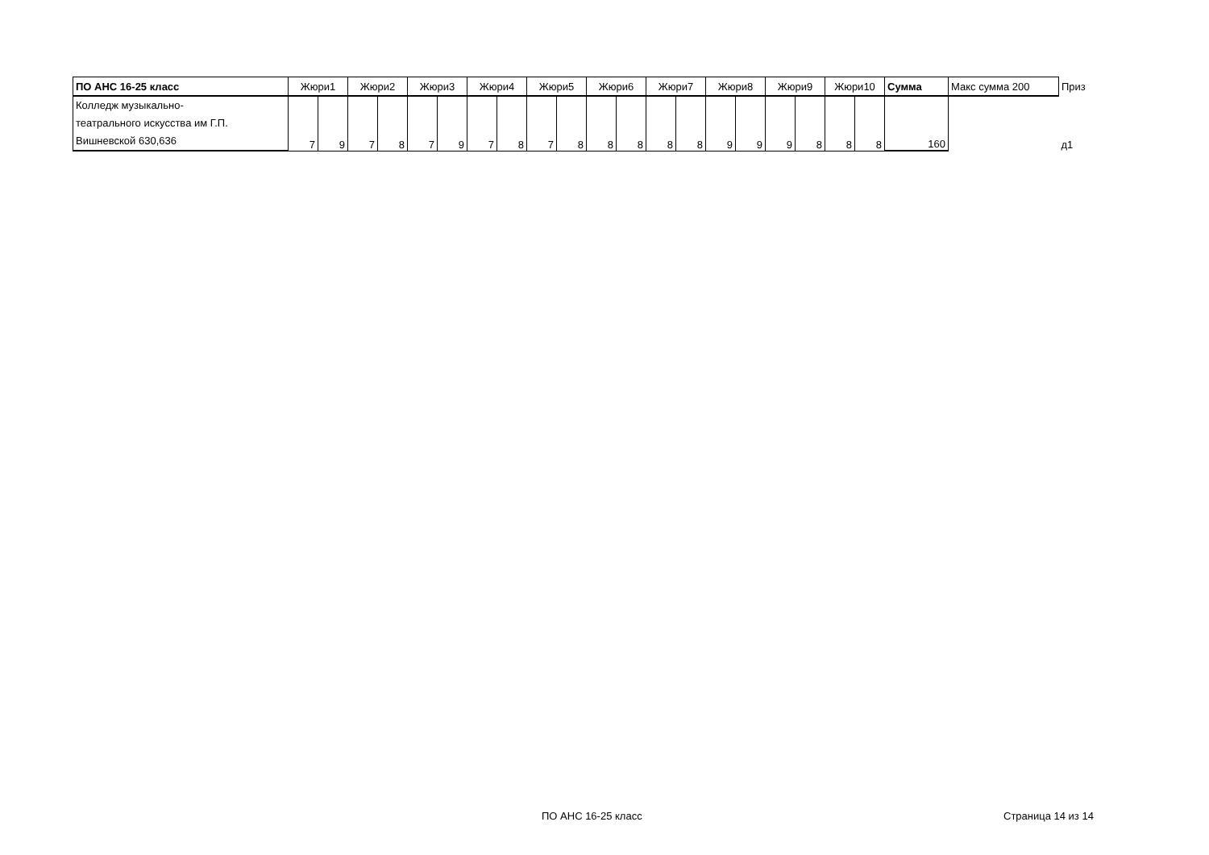| ПО АНС 16-25 класс | Жюри1 | | Жюри2 | | Жюри3 | | Жюри4 | | Жюри5 | | Жюри6 | | Жюри7 | | Жюри8 | | Жюри9 | | Жюри10 | | Сумма | Макс сумма 200 | Приз |
| --- | --- | --- | --- | --- | --- | --- | --- | --- | --- | --- | --- | --- | --- | --- | --- | --- | --- | --- | --- | --- | --- | --- | --- |
| Колледж музыкально- театрального искусства им Г.П. Вишневской 630,636 | 7 | 9 | 7 | 8 | 7 | 9 | 7 | 8 | 7 | 8 | 8 | 8 | 8 | 8 | 9 | 9 | 9 | 8 | 8 | 8 | 160 | | д1 |
ПО АНС 16-25 класс Страница 14 из 14